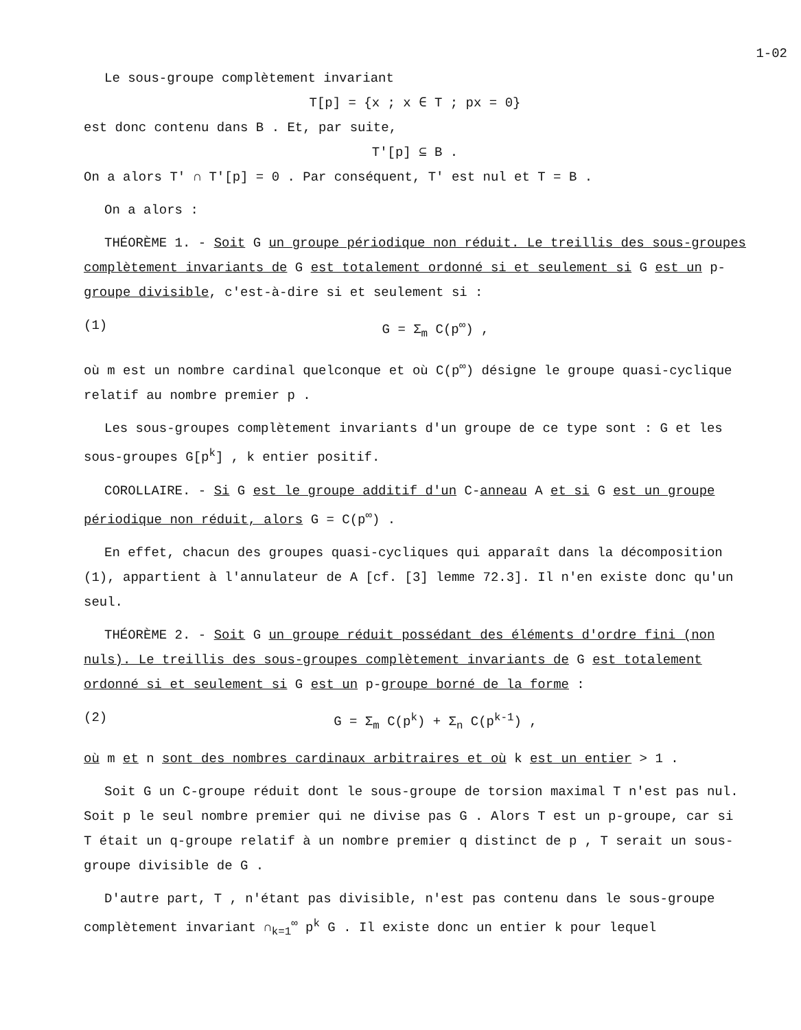1-02
Le sous-groupe complètement invariant
T[p] = {x ; x ∈ T ; px = 0}
est donc contenu dans B . Et, par suite,
T'[p] ⊆ B .
On a alors T' ∩ T'[p] = 0 . Par conséquent, T' est nul et T = B .
On a alors :
THÉORÈME 1. - Soit G un groupe périodique non réduit. Le treillis des sous-groupes complètement invariants de G est totalement ordonné si et seulement si G est un p-groupe divisible, c'est-à-dire si et seulement si :
(1) G = Σ<sub>m</sub> C(p<sup>∞</sup>) ,
où m est un nombre cardinal quelconque et où C(p<sup>∞</sup>) désigne le groupe quasi-cyclique relatif au nombre premier p .
Les sous-groupes complètement invariants d'un groupe de ce type sont : G et les sous-groupes G[p<sup>k</sup>] , k entier positif.
COROLLAIRE. - Si G est le groupe additif d'un C-anneau A et si G est un groupe périodique non réduit, alors G = C(p<sup>∞</sup>) .
En effet, chacun des groupes quasi-cycliques qui apparaît dans la décomposition (1), appartient à l'annulateur de A [cf. [3] lemme 72.3]. Il n'en existe donc qu'un seul.
THÉORÈME 2. - Soit G un groupe réduit possédant des éléments d'ordre fini (non nuls). Le treillis des sous-groupes complètement invariants de G est totalement ordonné si et seulement si G est un p-groupe borné de la forme :
(2) G = Σ<sub>m</sub> C(p<sup>k</sup>) + Σ<sub>n</sub> C(p<sup>k-1</sup>) ,
où m et n sont des nombres cardinaux arbitraires et où k est un entier > 1 .
Soit G un C-groupe réduit dont le sous-groupe de torsion maximal T n'est pas nul. Soit p le seul nombre premier qui ne divise pas G . Alors T est un p-groupe, car si T était un q-groupe relatif à un nombre premier q distinct de p , T serait un sous-groupe divisible de G .
D'autre part, T , n'étant pas divisible, n'est pas contenu dans le sous-groupe complètement invariant ∩<sub>k=1</sub><sup>∞</sup> p<sup>k</sup> G . Il existe donc un entier k pour lequel